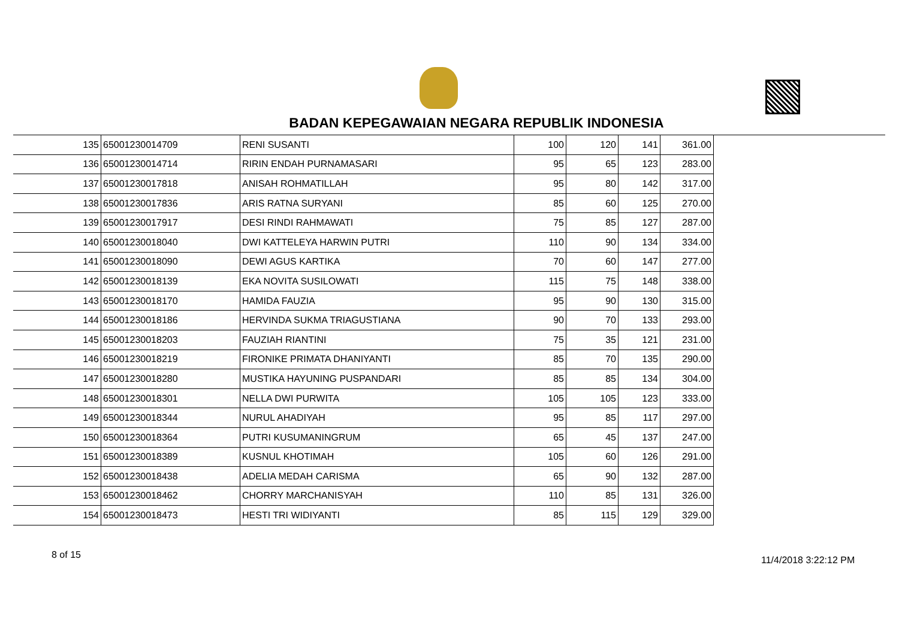BADAN KEPEGAWAIAN NEGARA REPUBLIK INDONESIA
| 135 | 65001230014709 | RENI SUSANTI | 100 | 120 | 141 | 361.00 |
| 136 | 65001230014714 | RIRIN ENDAH PURNAMASARI | 95 | 65 | 123 | 283.00 |
| 137 | 65001230017818 | ANISAH ROHMATILLAH | 95 | 80 | 142 | 317.00 |
| 138 | 65001230017836 | ARIS RATNA SURYANI | 85 | 60 | 125 | 270.00 |
| 139 | 65001230017917 | DESI RINDI RAHMAWATI | 75 | 85 | 127 | 287.00 |
| 140 | 65001230018040 | DWI KATTELEYA HARWIN PUTRI | 110 | 90 | 134 | 334.00 |
| 141 | 65001230018090 | DEWI AGUS KARTIKA | 70 | 60 | 147 | 277.00 |
| 142 | 65001230018139 | EKA NOVITA SUSILOWATI | 115 | 75 | 148 | 338.00 |
| 143 | 65001230018170 | HAMIDA FAUZIA | 95 | 90 | 130 | 315.00 |
| 144 | 65001230018186 | HERVINDA SUKMA TRIAGUSTIANA | 90 | 70 | 133 | 293.00 |
| 145 | 65001230018203 | FAUZIAH RIANTINI | 75 | 35 | 121 | 231.00 |
| 146 | 65001230018219 | FIRONIKE PRIMATA DHANIYANTI | 85 | 70 | 135 | 290.00 |
| 147 | 65001230018280 | MUSTIKA HAYUNING PUSPANDARI | 85 | 85 | 134 | 304.00 |
| 148 | 65001230018301 | NELLA DWI PURWITA | 105 | 105 | 123 | 333.00 |
| 149 | 65001230018344 | NURUL AHADIYAH | 95 | 85 | 117 | 297.00 |
| 150 | 65001230018364 | PUTRI KUSUMANINGRUM | 65 | 45 | 137 | 247.00 |
| 151 | 65001230018389 | KUSNUL KHOTIMAH | 105 | 60 | 126 | 291.00 |
| 152 | 65001230018438 | ADELIA MEDAH CARISMA | 65 | 90 | 132 | 287.00 |
| 153 | 65001230018462 | CHORRY MARCHANISYAH | 110 | 85 | 131 | 326.00 |
| 154 | 65001230018473 | HESTI TRI WIDIYANTI | 85 | 115 | 129 | 329.00 |
8 of 15 11/4/2018 3:22:12 PM